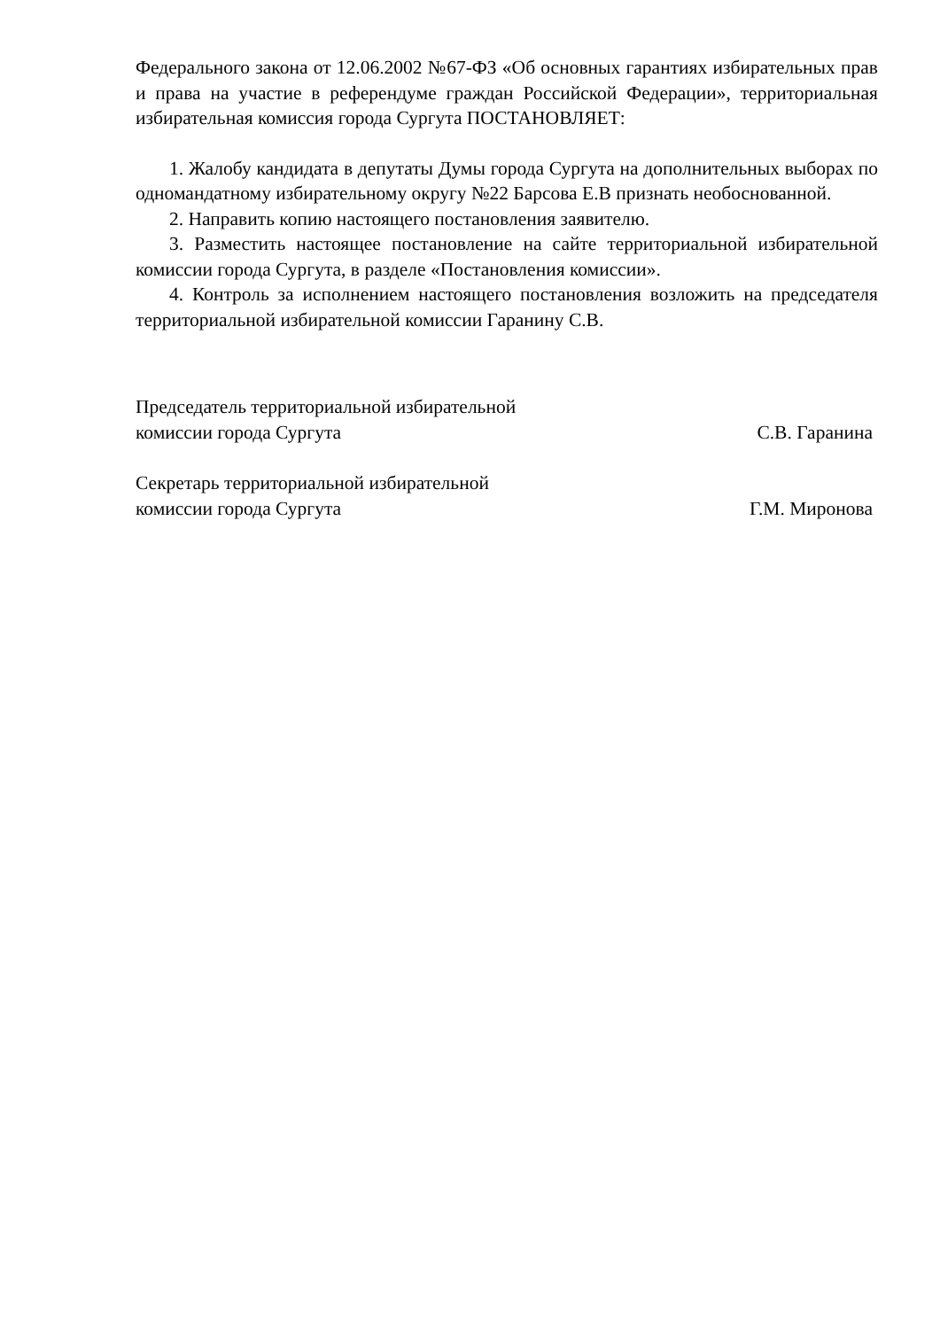Федерального закона от 12.06.2002 №67-ФЗ «Об основных гарантиях избирательных прав и права на участие в референдуме граждан Российской Федерации», территориальная избирательная комиссия города Сургута ПОСТАНОВЛЯЕТ:
1. Жалобу кандидата в депутаты Думы города Сургута на дополнительных выборах по одномандатному избирательному округу №22 Барсова Е.В признать необоснованной.
2. Направить копию настоящего постановления заявителю.
3. Разместить настоящее постановление на сайте территориальной избирательной комиссии города Сургута, в разделе «Постановления комиссии».
4. Контроль за исполнением настоящего постановления возложить на председателя территориальной избирательной комиссии Гаранину С.В.
Председатель территориальной избирательной
комиссии города Сургута
С.В. Гаранина
Секретарь территориальной избирательной
комиссии города Сургута
Г.М. Миронова